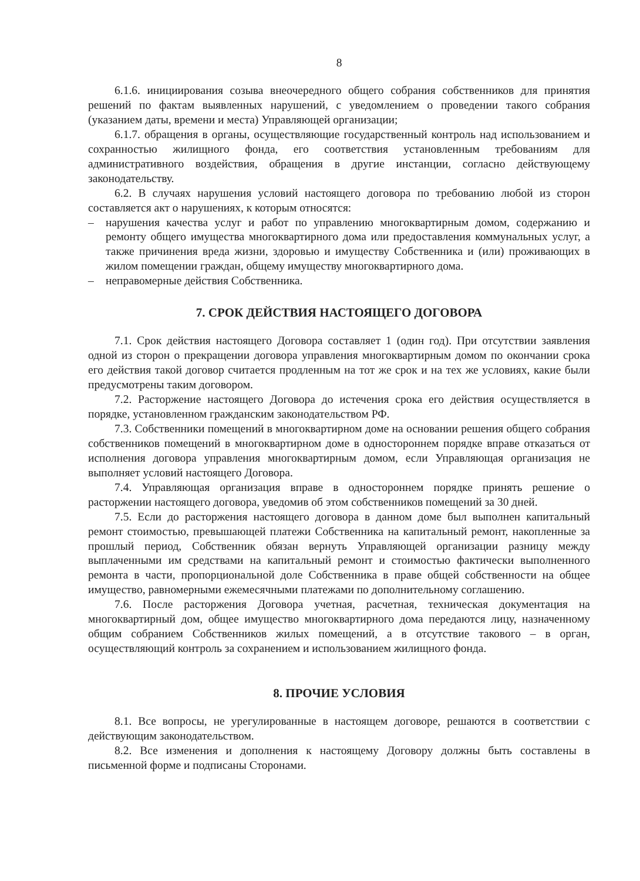8
6.1.6. инициирования созыва внеочередного общего собрания собственников для принятия решений по фактам выявленных нарушений, с уведомлением о проведении такого собрания (указанием даты, времени и места) Управляющей организации;
6.1.7. обращения в органы, осуществляющие государственный контроль над использованием и сохранностью жилищного фонда, его соответствия установленным требованиям для административного воздействия, обращения в другие инстанции, согласно действующему законодательству.
6.2. В случаях нарушения условий настоящего договора по требованию любой из сторон составляется акт о нарушениях, к которым относятся:
– нарушения качества услуг и работ по управлению многоквартирным домом, содержанию и ремонту общего имущества многоквартирного дома или предоставления коммунальных услуг, а также причинения вреда жизни, здоровью и имуществу Собственника и (или) проживающих в жилом помещении граждан, общему имуществу многоквартирного дома.
– неправомерные действия Собственника.
7. СРОК ДЕЙСТВИЯ НАСТОЯЩЕГО ДОГОВОРА
7.1. Срок действия настоящего Договора составляет 1 (один год). При отсутствии заявления одной из сторон о прекращении договора управления многоквартирным домом по окончании срока его действия такой договор считается продленным на тот же срок и на тех же условиях, какие были предусмотрены таким договором.
7.2. Расторжение настоящего Договора до истечения срока его действия осуществляется в порядке, установленном гражданским законодательством РФ.
7.3. Собственники помещений в многоквартирном доме на основании решения общего собрания собственников помещений в многоквартирном доме в одностороннем порядке вправе отказаться от исполнения договора управления многоквартирным домом, если Управляющая организация не выполняет условий настоящего Договора.
7.4. Управляющая организация вправе в одностороннем порядке принять решение о расторжении настоящего договора, уведомив об этом собственников помещений за 30 дней.
7.5. Если до расторжения настоящего договора в данном доме был выполнен капитальный ремонт стоимостью, превышающей платежи Собственника на капитальный ремонт, накопленные за прошлый период, Собственник обязан вернуть Управляющей организации разницу между выплаченными им средствами на капитальный ремонт и стоимостью фактически выполненного ремонта в части, пропорциональной доле Собственника в праве общей собственности на общее имущество, равномерными ежемесячными платежами по дополнительному соглашению.
7.6. После расторжения Договора учетная, расчетная, техническая документация на многоквартирный дом, общее имущество многоквартирного дома передаются лицу, назначенному общим собранием Собственников жилых помещений, а в отсутствие такового – в орган, осуществляющий контроль за сохранением и использованием жилищного фонда.
8. ПРОЧИЕ УСЛОВИЯ
8.1. Все вопросы, не урегулированные в настоящем договоре, решаются в соответствии с действующим законодательством.
8.2. Все изменения и дополнения к настоящему Договору должны быть составлены в письменной форме и подписаны Сторонами.